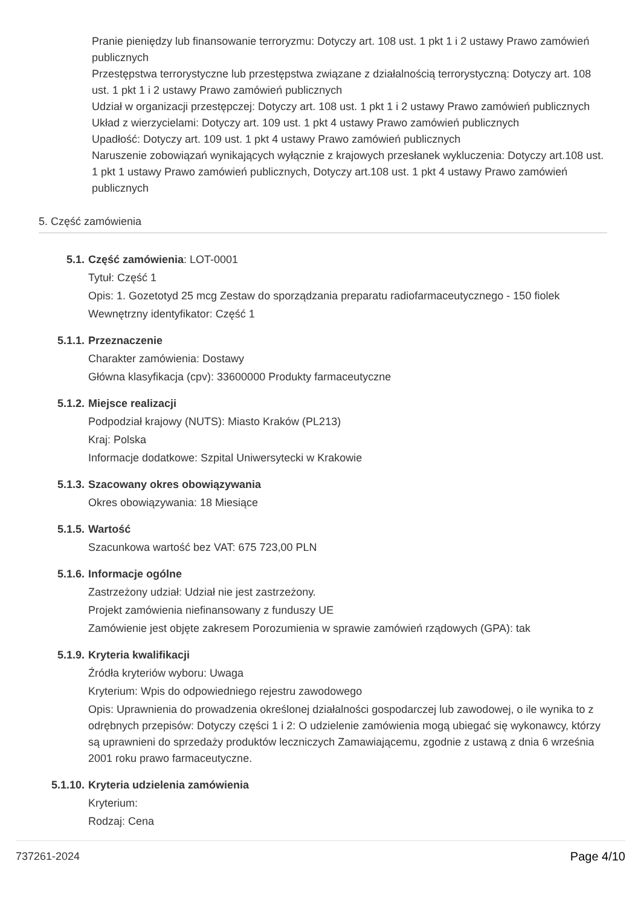Pranie pieniędzy lub finansowanie terroryzmu: Dotyczy art. 108 ust. 1 pkt 1 i 2 ustawy Prawo zamówień publicznych
Przestępstwa terrorystyczne lub przestępstwa związane z działalnością terrorystyczną: Dotyczy art. 108 ust. 1 pkt 1 i 2 ustawy Prawo zamówień publicznych
Udział w organizacji przestępczej: Dotyczy art. 108 ust. 1 pkt 1 i 2 ustawy Prawo zamówień publicznych
Układ z wierzycielami: Dotyczy art. 109 ust. 1 pkt 4 ustawy Prawo zamówień publicznych
Upadłość: Dotyczy art. 109 ust. 1 pkt 4 ustawy Prawo zamówień publicznych
Naruszenie zobowiązań wynikających wyłącznie z krajowych przesłanek wykluczenia: Dotyczy art.108 ust. 1 pkt 1 ustawy Prawo zamówień publicznych, Dotyczy art.108 ust. 1 pkt 4 ustawy Prawo zamówień publicznych
5. Część zamówienia
5.1. Część zamówienia: LOT-0001
Tytuł: Część 1
Opis: 1. Gozetotyd 25 mcg Zestaw do sporządzania preparatu radiofarmaceutycznego - 150 fiolek
Wewnętrzny identyfikator: Część 1
5.1.1. Przeznaczenie
Charakter zamówienia: Dostawy
Główna klasyfikacja (cpv): 33600000 Produkty farmaceutyczne
5.1.2. Miejsce realizacji
Podpodział krajowy (NUTS): Miasto Kraków (PL213)
Kraj: Polska
Informacje dodatkowe: Szpital Uniwersytecki w Krakowie
5.1.3. Szacowany okres obowiązywania
Okres obowiązywania: 18 Miesiące
5.1.5. Wartość
Szacunkowa wartość bez VAT: 675 723,00 PLN
5.1.6. Informacje ogólne
Zastrzeżony udział: Udział nie jest zastrzeżony.
Projekt zamówienia niefinansowany z funduszy UE
Zamówienie jest objęte zakresem Porozumienia w sprawie zamówień rządowych (GPA): tak
5.1.9. Kryteria kwalifikacji
Źródła kryteriów wyboru: Uwaga
Kryterium: Wpis do odpowiedniego rejestru zawodowego
Opis: Uprawnienia do prowadzenia określonej działalności gospodarczej lub zawodowej, o ile wynika to z odrębnych przepisów: Dotyczy części 1 i 2: O udzielenie zamówienia mogą ubiegać się wykonawcy, którzy są uprawnieni do sprzedaży produktów leczniczych Zamawiającemu, zgodnie z ustawą z dnia 6 września 2001 roku prawo farmaceutyczne.
5.1.10. Kryteria udzielenia zamówienia
Kryterium:
Rodzaj: Cena
737261-2024 Page 4/10